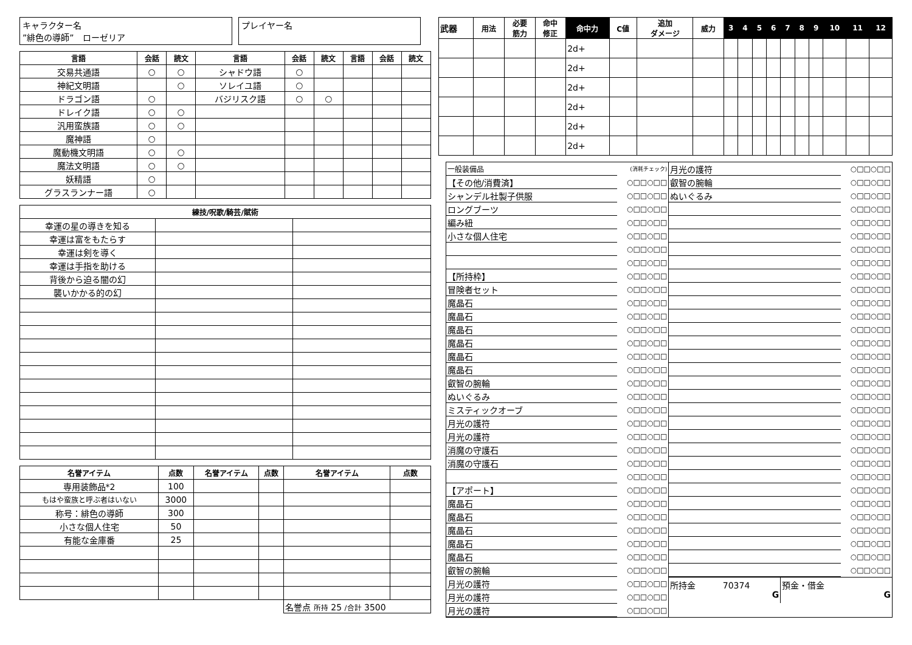キャラクター名
”緋色の導師”　ローゼリア
プレイヤー名
| 言語 | 会話 | 読文 | 言語 | 会話 | 読文 | 言語 | 会話 | 読文 |
| --- | --- | --- | --- | --- | --- | --- | --- | --- |
| 交易共通語 | ○ | ○ | シャドウ語 | ○ | | | | |
| 神紀文明語 | | ○ | ソレイユ語 | ○ | | | | |
| ドラゴン語 | ○ | | バジリスク語 | ○ | ○ | | | |
| ドレイク語 | ○ | ○ | | | | | | |
| 汎用蛮族語 | ○ | ○ | | | | | | |
| 魔神語 | ○ | | | | | | | |
| 魔動機文明語 | ○ | ○ | | | | | | |
| 魔法文明語 | ○ | ○ | | | | | | |
| 妖精語 | ○ | | | | | | | |
| グラスランナー語 | ○ | | | | | | | |
| 練技/呪歌/騎芸/賦術 | | |
| --- | --- | --- |
| 幸運の星の導きを知る | | |
| 幸運は富をもたらす | | |
| 幸運は剣を導く | | |
| 幸運は手指を助ける | | |
| 背後から迫る闇の幻 | | |
| 襲いかかる的の幻 | | |
| 名誉アイテム | 点数 | 名誉アイテム | 点数 | 名誉アイテム | 点数 |
| --- | --- | --- | --- | --- | --- |
| 専用装飾品*2 | 100 | | | | |
| もはや蛮族と呼ぶ者はいない | 3000 | | | | |
| 称号：緋色の導師 | 300 | | | | |
| 小さな個人住宅 | 50 | | | | |
| 有能な金庫番 | 25 | | | | |
| | | | | 名誉点 所持 25 /合計 3500 | |
| 武器 | 用法 | 必要 筋力 | 命中 修正 | 命中力 | C値 | 追加 ダメージ | 威力 | 3 | 4 | 5 | 6 | 7 | 8 | 9 | 10 | 11 | 12 |
| --- | --- | --- | --- | --- | --- | --- | --- | --- | --- | --- | --- | --- | --- | --- | --- | --- | --- |
| | | | | 2d+ | | | | | | | | | | | | | |
| | | | | 2d+ | | | | | | | | | | | | | |
| | | | | 2d+ | | | | | | | | | | | | | |
| | | | | 2d+ | | | | | | | | | | | | | |
| | | | | 2d+ | | | | | | | | | | | | | |
| | | | | 2d+ | | | | | | | | | | | | | |
| 一般装備品 | (消耗チェック) |
| 【その他/消費済】 | ○□□○□□ |
| シャンデル社製子供服 | ○□□○□□ |
| ロングブーツ | ○□□○□□ |
| 編み紐 | ○□□○□□ |
| 小さな個人住宅 | ○□□○□□ |
| | ○□□○□□ |
| | ○□□○□□ |
| 【所持枠】 | ○□□○□□ |
| 冒険者セット | ○□□○□□ |
| 魔晶石 | ○□□○□□ |
| 魔晶石 | ○□□○□□ |
| 魔晶石 | ○□□○□□ |
| 魔晶石 | ○□□○□□ |
| 魔晶石 | ○□□○□□ |
| 魔晶石 | ○□□○□□ |
| 叡智の腕輪 | ○□□○□□ |
| ぬいぐるみ | ○□□○□□ |
| ミスティックオーブ | ○□□○□□ |
| 月光の護符 | ○□□○□□ |
| 月光の護符 | ○□□○□□ |
| 消魔の守護石 | ○□□○□□ |
| 消魔の守護石 | ○□□○□□ |
| | ○□□○□□ |
| 【アポート】 | ○□□○□□ |
| 魔晶石 | ○□□○□□ |
| 魔晶石 | ○□□○□□ |
| 魔晶石 | ○□□○□□ |
| 魔晶石 | ○□□○□□ |
| 魔晶石 | ○□□○□□ |
| 叡智の腕輪 | ○□□○□□ |
| 月光の護符 | ○□□○□□ |
| 月光の護符 | ○□□○□□ |
| 月光の護符 | ○□□○□□ |
| 月光の護符 | ○□□○□□ |
| 叡智の腕輪 | ○□□○□□ |
| ぬいぐるみ | ○□□○□□ |
| | ○□□○□□ |
| | ○□□○□□ |
| | ○□□○□□ |
| | ○□□○□□ |
| | ○□□○□□ |
| | ○□□○□□ |
| | ○□□○□□ |
| | ○□□○□□ |
| | ○□□○□□ |
| | ○□□○□□ |
| | ○□□○□□ |
| | ○□□○□□ |
| | ○□□○□□ |
| | ○□□○□□ |
| | ○□□○□□ |
| | ○□□○□□ |
| | ○□□○□□ |
| | ○□□○□□ |
| | ○□□○□□ |
| | ○□□○□□ |
| | ○□□○□□ |
| | ○□□○□□ |
| | ○□□○□□ |
| | ○□□○□□ |
| | ○□□○□□ |
| | ○□□○□□ |
| | ○□□○□□ |
| | ○□□○□□ |
所持金 70374 G
預金・借金 G